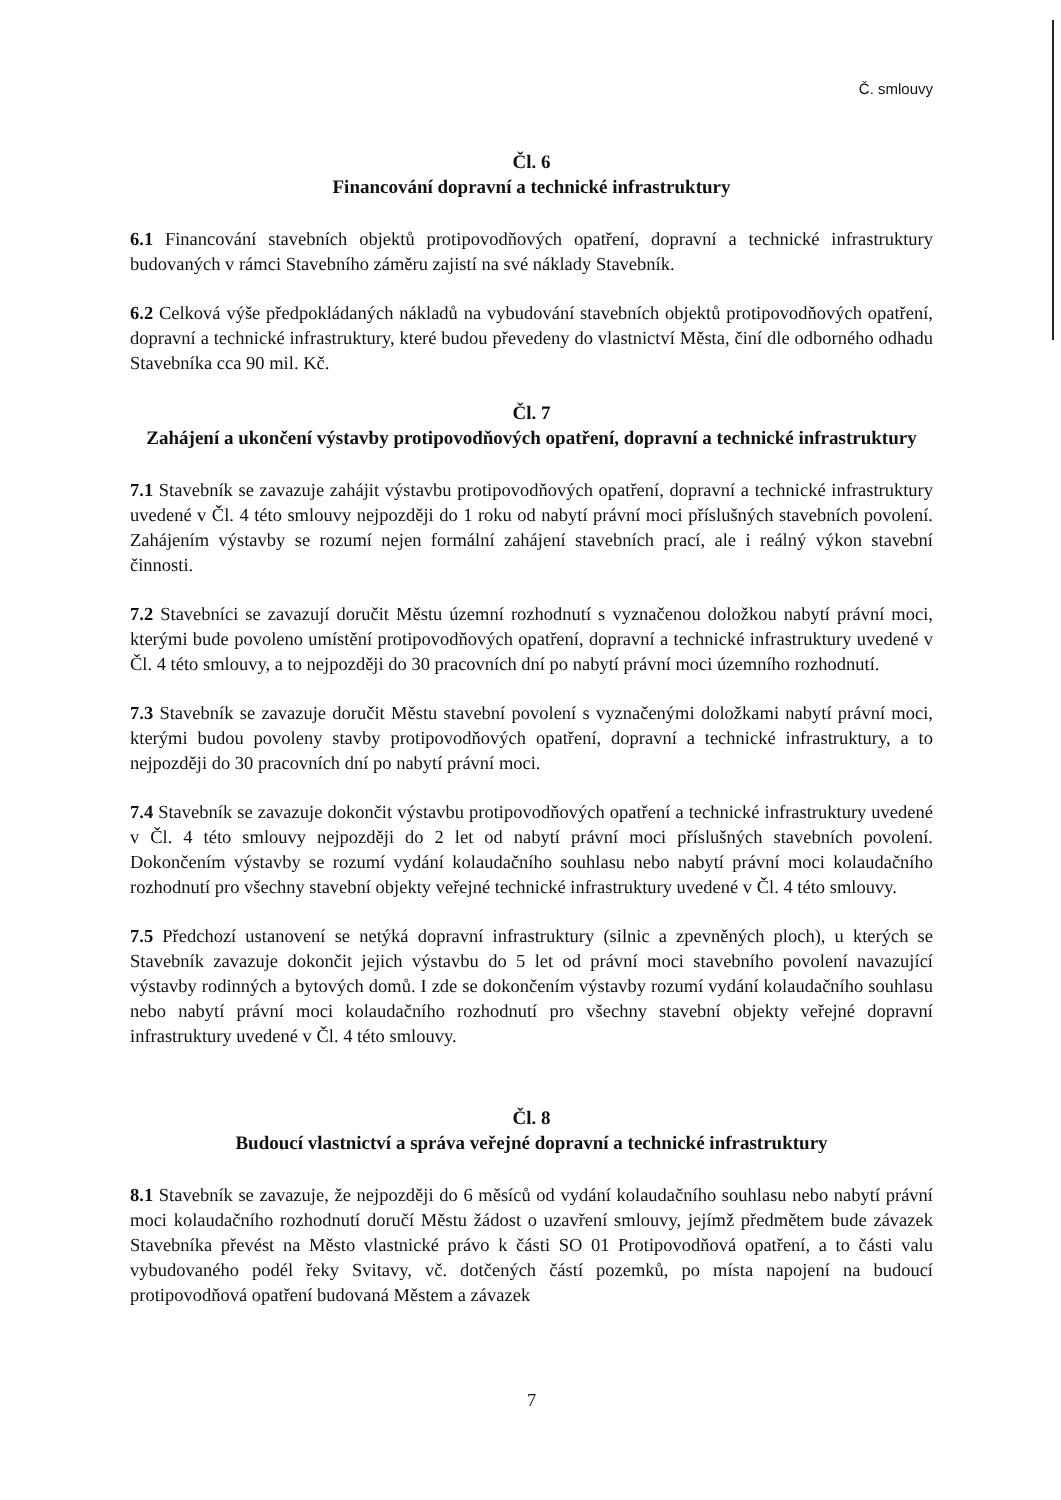Č. smlouvy
Čl. 6
Financování dopravní a technické infrastruktury
6.1 Financování stavebních objektů protipovodňových opatření, dopravní a technické infrastruktury budovaných v rámci Stavebního záměru zajistí na své náklady Stavebník.
6.2 Celková výše předpokládaných nákladů na vybudování stavebních objektů protipovodňových opatření, dopravní a technické infrastruktury, které budou převedeny do vlastnictví Města, činí dle odborného odhadu Stavebníka cca 90 mil. Kč.
Čl. 7
Zahájení a ukončení výstavby protipovodňových opatření, dopravní a technické infrastruktury
7.1 Stavebník se zavazuje zahájit výstavbu protipovodňových opatření, dopravní a technické infrastruktury uvedené v Čl. 4 této smlouvy nejpozději do 1 roku od nabytí právní moci příslušných stavebních povolení. Zahájením výstavby se rozumí nejen formální zahájení stavebních prací, ale i reálný výkon stavební činnosti.
7.2 Stavebníci se zavazují doručit Městu územní rozhodnutí s vyznačenou doložkou nabytí právní moci, kterými bude povoleno umístění protipovodňových opatření, dopravní a technické infrastruktury uvedené v Čl. 4 této smlouvy, a to nejpozději do 30 pracovních dní po nabytí právní moci územního rozhodnutí.
7.3 Stavebník se zavazuje doručit Městu stavební povolení s vyznačenými doložkami nabytí právní moci, kterými budou povoleny stavby protipovodňových opatření, dopravní a technické infrastruktury, a to nejpozději do 30 pracovních dní po nabytí právní moci.
7.4 Stavebník se zavazuje dokončit výstavbu protipovodňových opatření a technické infrastruktury uvedené v Čl. 4 této smlouvy nejpozději do 2 let od nabytí právní moci příslušných stavebních povolení. Dokončením výstavby se rozumí vydání kolaudačního souhlasu nebo nabytí právní moci kolaudačního rozhodnutí pro všechny stavební objekty veřejné technické infrastruktury uvedené v Čl. 4 této smlouvy.
7.5 Předchozí ustanovení se netýká dopravní infrastruktury (silnic a zpevněných ploch), u kterých se Stavebník zavazuje dokončit jejich výstavbu do 5 let od právní moci stavebního povolení navazující výstavby rodinných a bytových domů. I zde se dokončením výstavby rozumí vydání kolaudačního souhlasu nebo nabytí právní moci kolaudačního rozhodnutí pro všechny stavební objekty veřejné dopravní infrastruktury uvedené v Čl. 4 této smlouvy.
Čl. 8
Budoucí vlastnictví a správa veřejné dopravní a technické infrastruktury
8.1 Stavebník se zavazuje, že nejpozději do 6 měsíců od vydání kolaudačního souhlasu nebo nabytí právní moci kolaudačního rozhodnutí doručí Městu žádost o uzavření smlouvy, jejímž předmětem bude závazek Stavebníka převést na Město vlastnické právo k části SO 01 Protipovodňová opatření, a to části valu vybudovaného podél řeky Svitavy, vč. dotčených částí pozemků, po místa napojení na budoucí protipovodňová opatření budovaná Městem a závazek
7